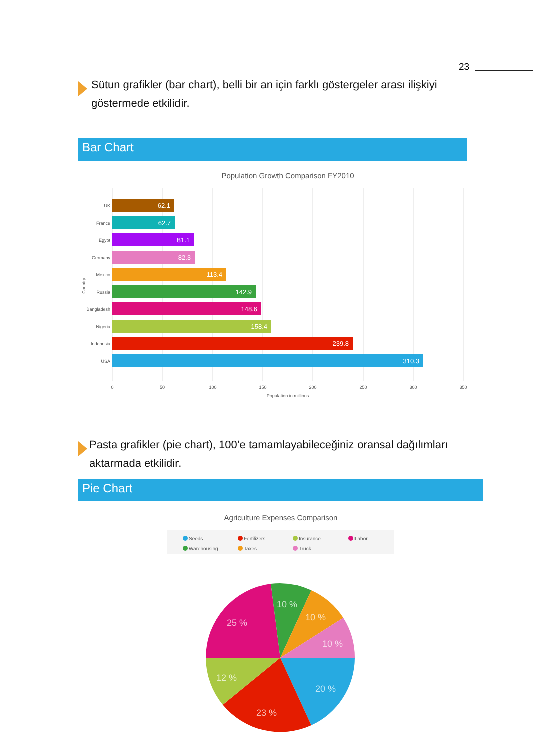23
Sütun grafikler (bar chart), belli bir an için farklı göstergeler arası ilişkiyi göstermede etkilidir.
Bar Chart
Population Growth Comparison FY2010
62.1
62.7
81.1
82.3
113.4
142.9
148.6
158.4
239.8
310.3
UK
France
Egypt
Germany
Mexico
Russia
Bangladesh
Nigeria
Indonesia
USA
0
50
100
150
200
250
300
350
Population in millions
Country
Pasta grafikler (pie chart), 100’e tamamlayabileceğiniz oransal dağılımları aktarmada etkilidir.
Pie Chart
Agriculture Expenses Comparison
Seeds
Fertilizers
Insurance
Labor
Warehousing
Taxes
Truck
20 %
23 %
12 %
25 %
10 %
10 %
10 %